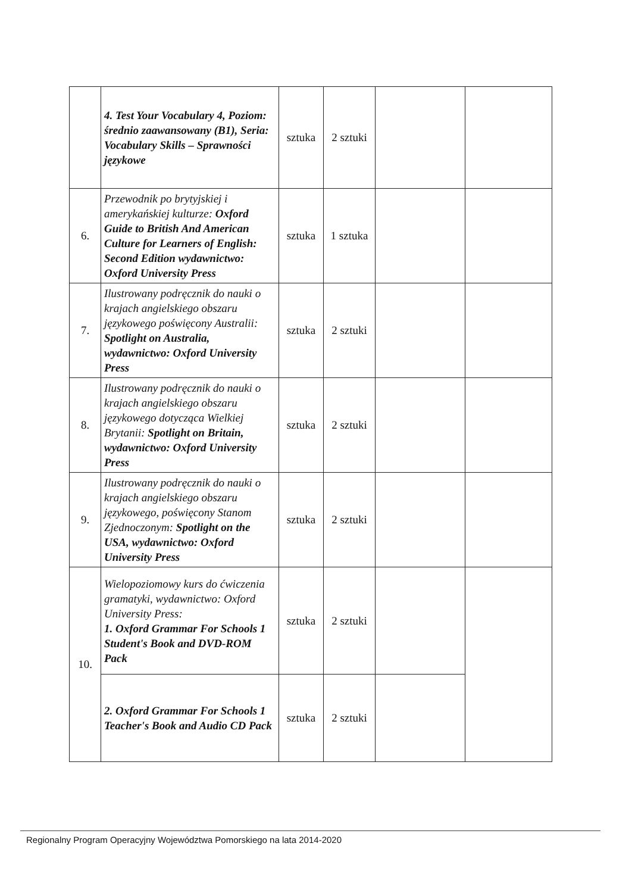| | 4. Test Your Vocabulary 4, Poziom: średnio zaawansowany (B1), Seria: Vocabulary Skills – Sprawności językowe | sztuka | 2 sztuki | | |
| 6. | Przewodnik po brytyjskiej i amerykańskiej kulturze: Oxford Guide to British And American Culture for Learners of English: Second Edition wydawnictwo: Oxford University Press | sztuka | 1 sztuka | | |
| 7. | Ilustrowany podręcznik do nauki o krajach angielskiego obszaru językowego poświęcony Australii: Spotlight on Australia, wydawnictwo: Oxford University Press | sztuka | 2 sztuki | | |
| 8. | Ilustrowany podręcznik do nauki o krajach angielskiego obszaru językowego dotycząca Wielkiej Brytanii: Spotlight on Britain, wydawnictwo: Oxford University Press | sztuka | 2 sztuki | | |
| 9. | Ilustrowany podręcznik do nauki o krajach angielskiego obszaru językowego, poświęcony Stanom Zjednoczonym: Spotlight on the USA, wydawnictwo: Oxford University Press | sztuka | 2 sztuki | | |
| 10. | Wielopoziomowy kurs do ćwiczenia gramatyki, wydawnictwo: Oxford University Press: 1. Oxford Grammar For Schools 1 Student's Book and DVD-ROM Pack | sztuka | 2 sztuki | | |
| | 2. Oxford Grammar For Schools 1 Teacher's Book and Audio CD Pack | sztuka | 2 sztuki | | |
Regionalny Program Operacyjny Województwa Pomorskiego na lata 2014-2020